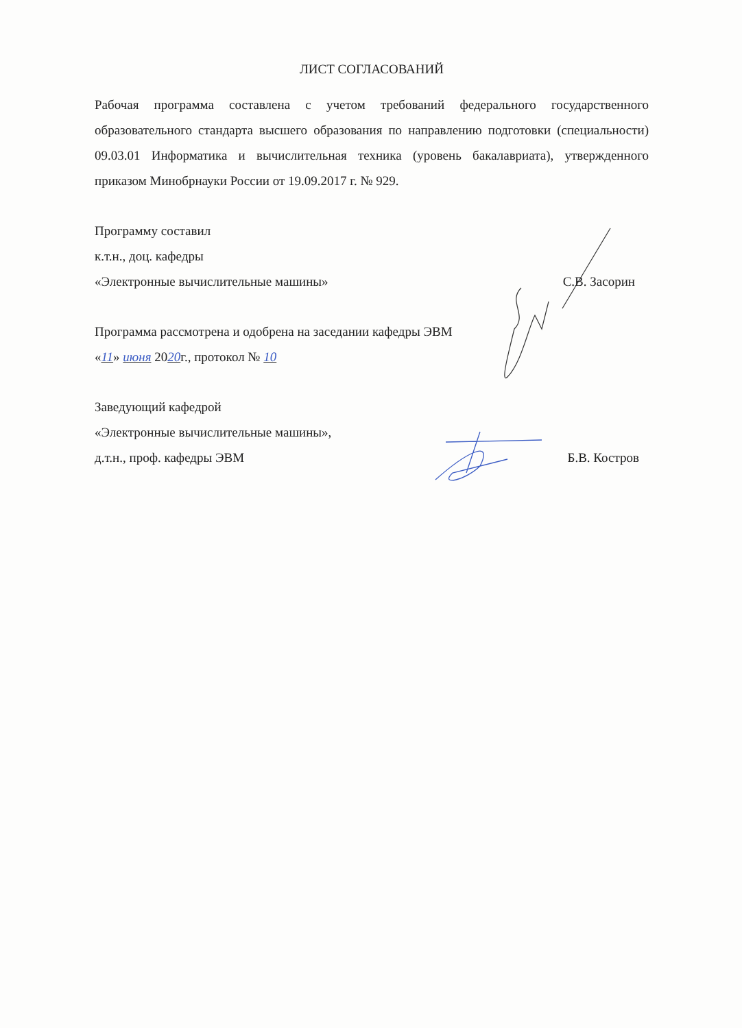ЛИСТ СОГЛАСОВАНИЙ
Рабочая программа составлена с учетом требований федерального государственного образовательного стандарта высшего образования по направлению подготовки (специальности) 09.03.01 Информатика и вычислительная техника (уровень бакалавриата), утвержденного приказом Минобрнауки России от 19.09.2017 г. № 929.
Программу составил
к.т.н., доц. кафедры
«Электронные вычислительные машины» С.В. Засорин
Программа рассмотрена и одобрена на заседании кафедры ЭВМ
«11» июня 2020г., протокол № 10
Заведующий кафедрой
«Электронные вычислительные машины»,
д.т.н., проф. кафедры ЭВМ Б.В. Костров